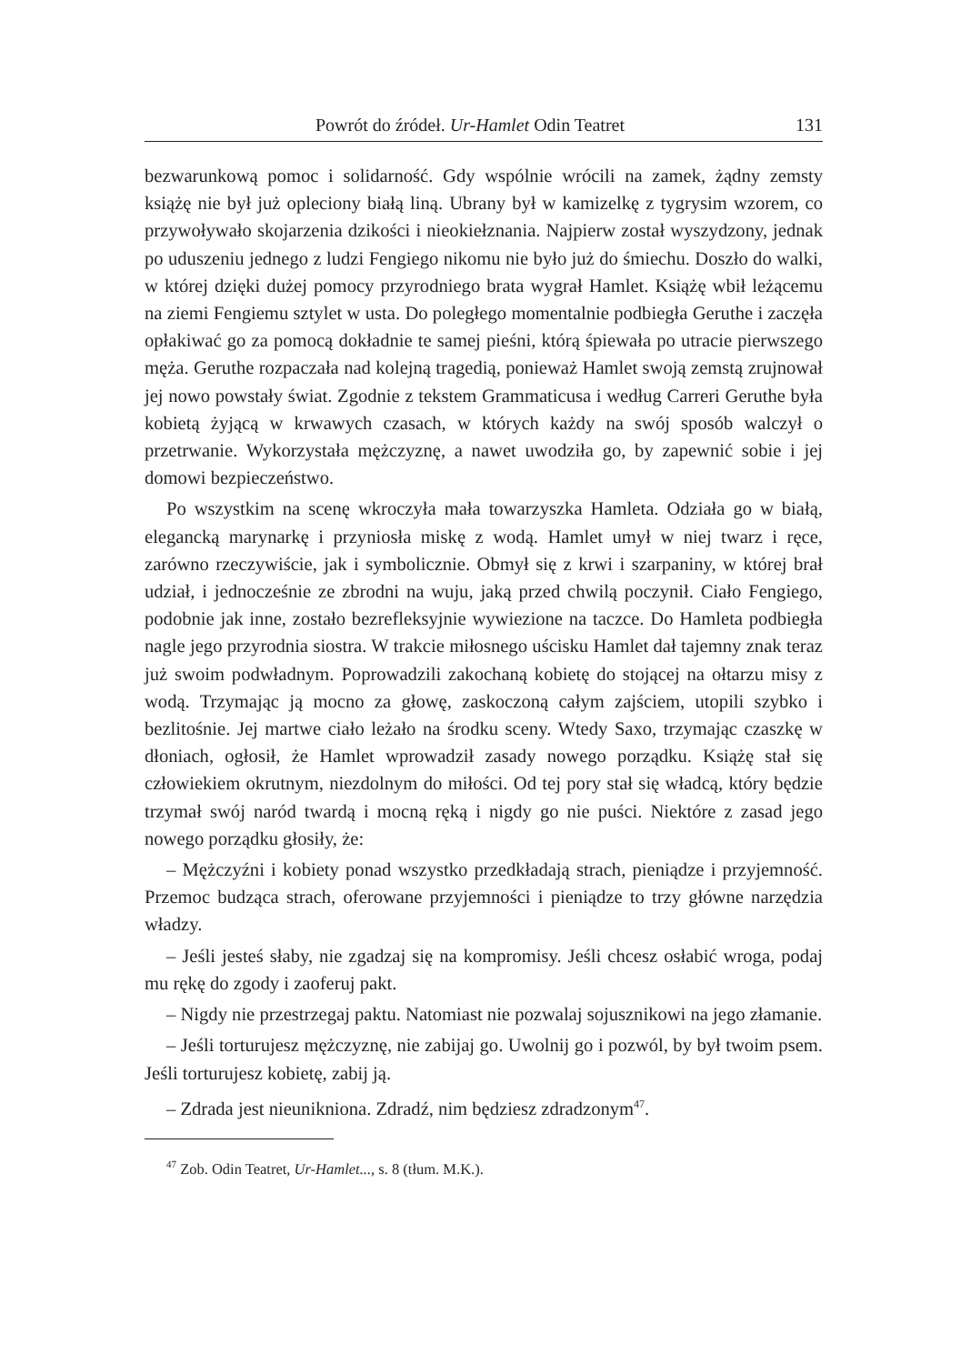Powrót do źródeł. Ur-Hamlet Odin Teatret 131
bezwarunkową pomoc i solidarność. Gdy wspólnie wrócili na zamek, żądny zemsty książę nie był już opleciony białą liną. Ubrany był w kamizelkę z tygrysim wzorem, co przywoływało skojarzenia dzikości i nieokiełznania. Najpierw został wyszydzony, jednak po uduszeniu jednego z ludzi Fengiego nikomu nie było już do śmiechu. Doszło do walki, w której dzięki dużej pomocy przyrodniego brata wygrał Hamlet. Książę wbił leżącemu na ziemi Fengiemu sztylet w usta. Do poległego momentalnie podbiegła Geruthe i zaczęła opłakiwać go za pomocą dokładnie te samej pieśni, którą śpiewała po utracie pierwszego męża. Geruthe rozpaczała nad kolejną tragedią, ponieważ Hamlet swoją zemstą zrujnował jej nowo powstały świat. Zgodnie z tekstem Grammaticusa i według Carreri Geruthe była kobietą żyjącą w krwawych czasach, w których każdy na swój sposób walczył o przetrwanie. Wykorzystała mężczyznę, a nawet uwodziła go, by zapewnić sobie i jej domowi bezpieczeństwo.
Po wszystkim na scenę wkroczyła mała towarzyszka Hamleta. Odziała go w białą, elegancką marynarkę i przyniosła miskę z wodą. Hamlet umył w niej twarz i ręce, zarówno rzeczywiście, jak i symbolicznie. Obmył się z krwi i szarpaniny, w której brał udział, i jednocześnie ze zbrodni na wuju, jaką przed chwilą poczynił. Ciało Fengiego, podobnie jak inne, zostało bezrefleksyjnie wywiezione na taczce. Do Hamleta podbiegła nagle jego przyrodnia siostra. W trakcie miłosnego uścisku Hamlet dał tajemny znak teraz już swoim podwładnym. Poprowadzili zakochaną kobietę do stojącej na ołtarzu misy z wodą. Trzymając ją mocno za głowę, zaskoczoną całym zajściem, utopili szybko i bezlitośnie. Jej martwe ciało leżało na środku sceny. Wtedy Saxo, trzymając czaszkę w dłoniach, ogłosił, że Hamlet wprowadził zasady nowego porządku. Książę stał się człowiekiem okrutnym, niezdolnym do miłości. Od tej pory stał się władcą, który będzie trzymał swój naród twardą i mocną ręką i nigdy go nie puści. Niektóre z zasad jego nowego porządku głosiły, że:
– Mężczyźni i kobiety ponad wszystko przedkładają strach, pieniądze i przyjemność. Przemoc budząca strach, oferowane przyjemności i pieniądze to trzy główne narzędzia władzy.
– Jeśli jesteś słaby, nie zgadzaj się na kompromisy. Jeśli chcesz osłabić wroga, podaj mu rękę do zgody i zaoferuj pakt.
– Nigdy nie przestrzegaj paktu. Natomiast nie pozwalaj sojusznikowi na jego złamanie.
– Jeśli torturujesz mężczyznę, nie zabijaj go. Uwolnij go i pozwól, by był twoim psem. Jeśli torturujesz kobietę, zabij ją.
– Zdrada jest nieunikniona. Zdradź, nim będziesz zdradzonym<sup>47</sup>.
<sup>47</sup> Zob. Odin Teatret, Ur-Hamlet..., s. 8 (tłum. M.K.).